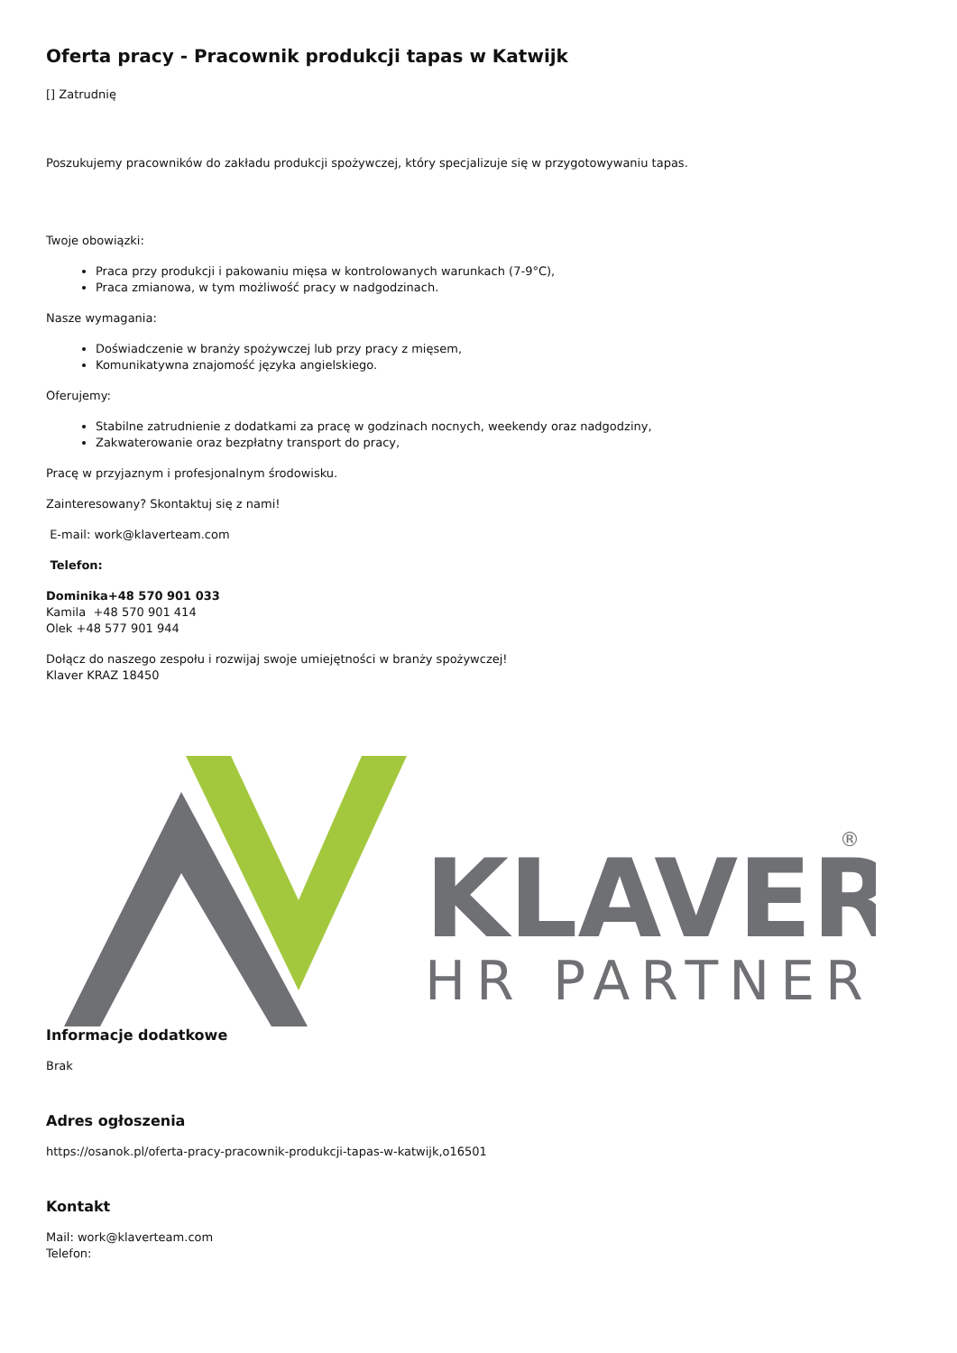Oferta pracy - Pracownik produkcji tapas w Katwijk
[] Zatrudnię
Poszukujemy pracowników do zakładu produkcji spożywczej, który specjalizuje się w przygotowywaniu tapas.
Twoje obowiązki:
Praca przy produkcji i pakowaniu mięsa w kontrolowanych warunkach (7-9°C),
Praca zmianowa, w tym możliwość pracy w nadgodzinach.
Nasze wymagania:
Doświadczenie w branży spożywczej lub przy pracy z mięsem,
Komunikatywna znajomość języka angielskiego.
Oferujemy:
Stabilne zatrudnienie z dodatkami za pracę w godzinach nocnych, weekendy oraz nadgodziny,
Zakwaterowanie oraz bezpłatny transport do pracy,
Pracę w przyjaznym i profesjonalnym środowisku.
Zainteresowany? Skontaktuj się z nami!
E-mail: work@klaverteam.com
Telefon:
Dominika+48 570 901 033
Kamila +48 570 901 414
Olek +48 577 901 944
Dołącz do naszego zespołu i rozwijaj swoje umiejętności w branży spożywczej!
Klaver KRAZ 18450
KLAVER
HR PARTNER
®
Informacje dodatkowe
Brak
Adres ogłoszenia
https://osanok.pl/oferta-pracy-pracownik-produkcji-tapas-w-katwijk,o16501
Kontakt
Mail: work@klaverteam.com
Telefon: